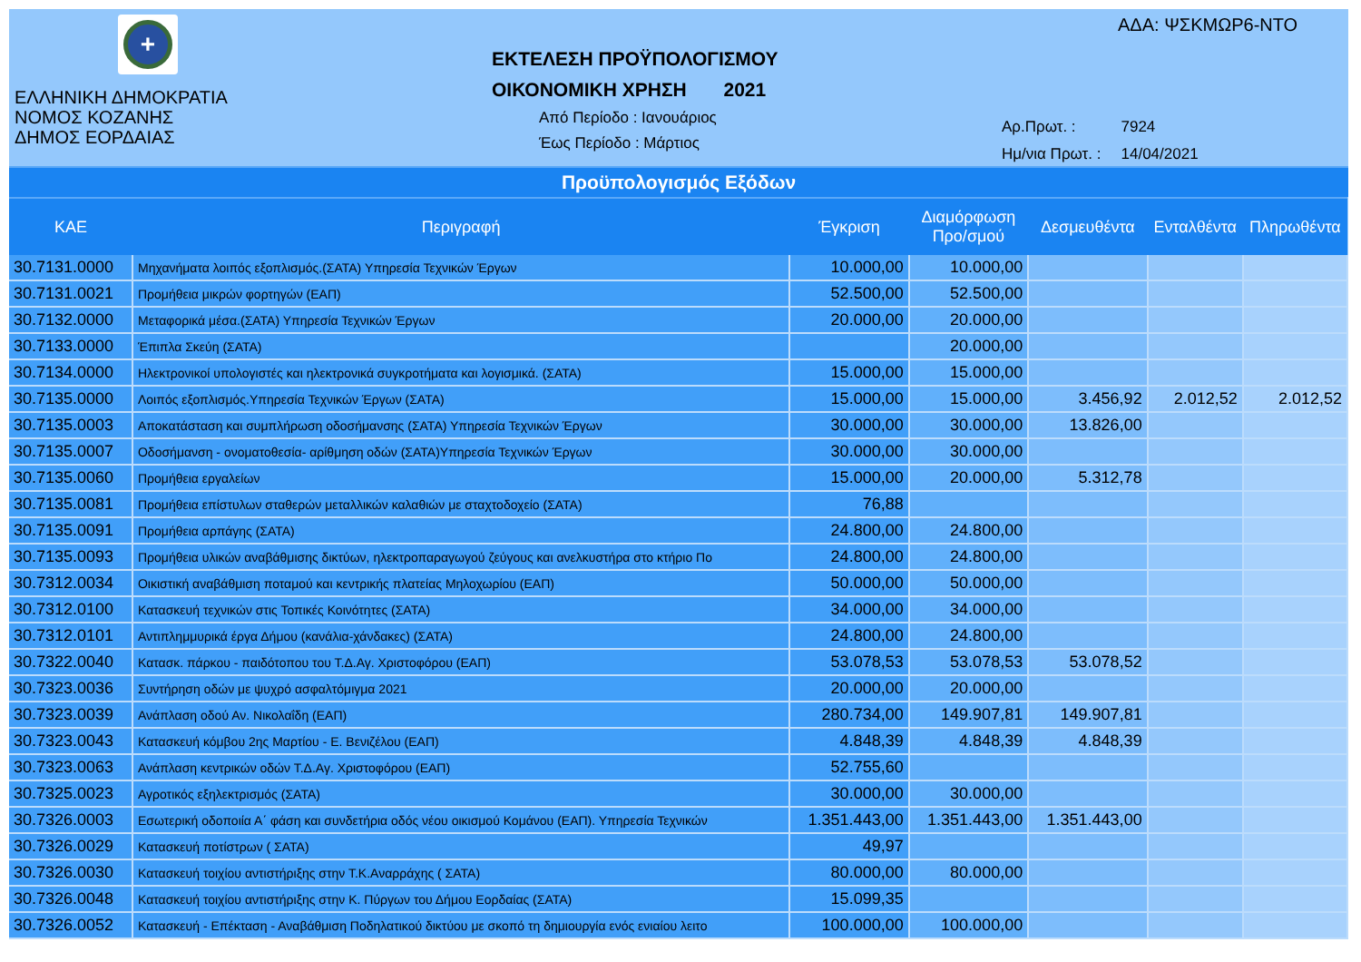+
ΕΛΛΗΝΙΚΗ ΔΗΜΟΚΡΑΤΙΑ
ΝΟΜΟΣ ΚΟΖΑΝΗΣ
ΔΗΜΟΣ ΕΟΡΔΑΙΑΣ
ΕΚΤΕΛΕΣΗ ΠΡΟΫΠΟΛΟΓΙΣΜΟΥ
ΟΙΚΟΝΟΜΙΚΗ ΧΡΗΣΗ 2021
Από Περίοδο : Ιανουάριος
Έως Περίοδο : Μάρτιος
ΑΔΑ: ΨΣΚΜΩΡ6-ΝΤΟ
| Αρ.Πρωτ. : | 7924 |
| Ημ/νια Πρωτ. : | 14/04/2021 |
Προϋπολογισμός Εξόδων
| ΚΑΕ | Περιγραφή | Έγκριση | Διαμόρφωση Προ/σμού | Δεσμευθέντα | Ενταλθέντα | Πληρωθέντα |
| --- | --- | --- | --- | --- | --- | --- |
| 30.7131.0000 | Μηχανήματα λοιπός εξοπλισμός.(ΣΑΤΑ) Υπηρεσία Τεχνικών Έργων | 10.000,00 | 10.000,00 | | | |
| 30.7131.0021 | Προμήθεια μικρών φορτηγών (ΕΑΠ) | 52.500,00 | 52.500,00 | | | |
| 30.7132.0000 | Μεταφορικά μέσα.(ΣΑΤΑ) Υπηρεσία Τεχνικών Έργων | 20.000,00 | 20.000,00 | | | |
| 30.7133.0000 | Έπιπλα Σκεύη (ΣΑΤΑ) | | 20.000,00 | | | |
| 30.7134.0000 | Ηλεκτρονικοί υπολογιστές και ηλεκτρονικά συγκροτήματα και λογισμικά. (ΣΑΤΑ) | 15.000,00 | 15.000,00 | | | |
| 30.7135.0000 | Λοιπός εξοπλισμός.Υπηρεσία Τεχνικών Έργων (ΣΑΤΑ) | 15.000,00 | 15.000,00 | 3.456,92 | 2.012,52 | 2.012,52 |
| 30.7135.0003 | Αποκατάσταση και συμπλήρωση οδοσήμανσης (ΣΑΤΑ) Υπηρεσία Τεχνικών Έργων | 30.000,00 | 30.000,00 | 13.826,00 | | |
| 30.7135.0007 | Οδοσήμανση - ονοματοθεσία- αρίθμηση οδών (ΣΑΤΑ)Υπηρεσία Τεχνικών Έργων | 30.000,00 | 30.000,00 | | | |
| 30.7135.0060 | Προμήθεια εργαλείων | 15.000,00 | 20.000,00 | 5.312,78 | | |
| 30.7135.0081 | Προμήθεια επίστυλων σταθερών μεταλλικών καλαθιών με σταχτοδοχείο (ΣΑΤΑ) | 76,88 | | | | |
| 30.7135.0091 | Προμήθεια αρπάγης (ΣΑΤΑ) | 24.800,00 | 24.800,00 | | | |
| 30.7135.0093 | Προμήθεια υλικών αναβάθμισης δικτύων, ηλεκτροπαραγωγού ζεύγους και ανελκυστήρα στο κτήριο Πο | 24.800,00 | 24.800,00 | | | |
| 30.7312.0034 | Οικιστική αναβάθμιση ποταμού και κεντρικής πλατείας Μηλοχωρίου (ΕΑΠ) | 50.000,00 | 50.000,00 | | | |
| 30.7312.0100 | Κατασκευή τεχνικών στις Τοπικές Κοινότητες (ΣΑΤΑ) | 34.000,00 | 34.000,00 | | | |
| 30.7312.0101 | Αντιπλημμυρικά έργα Δήμου (κανάλια-χάνδακες) (ΣΑΤΑ) | 24.800,00 | 24.800,00 | | | |
| 30.7322.0040 | Κατασκ. πάρκου - παιδότοπου του Τ.Δ.Αγ. Χριστοφόρου (ΕΑΠ) | 53.078,53 | 53.078,53 | 53.078,52 | | |
| 30.7323.0036 | Συντήρηση οδών με ψυχρό ασφαλτόμιγμα 2021 | 20.000,00 | 20.000,00 | | | |
| 30.7323.0039 | Ανάπλαση οδού Αν. Νικολαΐδη (ΕΑΠ) | 280.734,00 | 149.907,81 | 149.907,81 | | |
| 30.7323.0043 | Κατασκευή κόμβου 2ης Μαρτίου - Ε. Βενιζέλου (ΕΑΠ) | 4.848,39 | 4.848,39 | 4.848,39 | | |
| 30.7323.0063 | Ανάπλαση κεντρικών οδών Τ.Δ.Αγ. Χριστοφόρου (ΕΑΠ) | 52.755,60 | | | | |
| 30.7325.0023 | Αγροτικός εξηλεκτρισμός (ΣΑΤΑ) | 30.000,00 | 30.000,00 | | | |
| 30.7326.0003 | Εσωτερική οδοποιία Α΄ φάση και συνδετήρια οδός νέου οικισμού Κομάνου (ΕΑΠ). Υπηρεσία Τεχνικών | 1.351.443,00 | 1.351.443,00 | 1.351.443,00 | | |
| 30.7326.0029 | Κατασκευή ποτίστρων ( ΣΑΤΑ) | 49,97 | | | | |
| 30.7326.0030 | Κατασκευή τοιχίου αντιστήριξης στην Τ.Κ.Αναρράχης ( ΣΑΤΑ) | 80.000,00 | 80.000,00 | | | |
| 30.7326.0048 | Κατασκευή τοιχίου αντιστήριξης στην Κ. Πύργων του Δήμου Εορδαίας (ΣΑΤΑ) | 15.099,35 | | | | |
| 30.7326.0052 | Κατασκευή - Επέκταση - Αναβάθμιση Ποδηλατικού δικτύου με σκοπό τη δημιουργία ενός ενιαίου λειτο | 100.000,00 | 100.000,00 | | | |